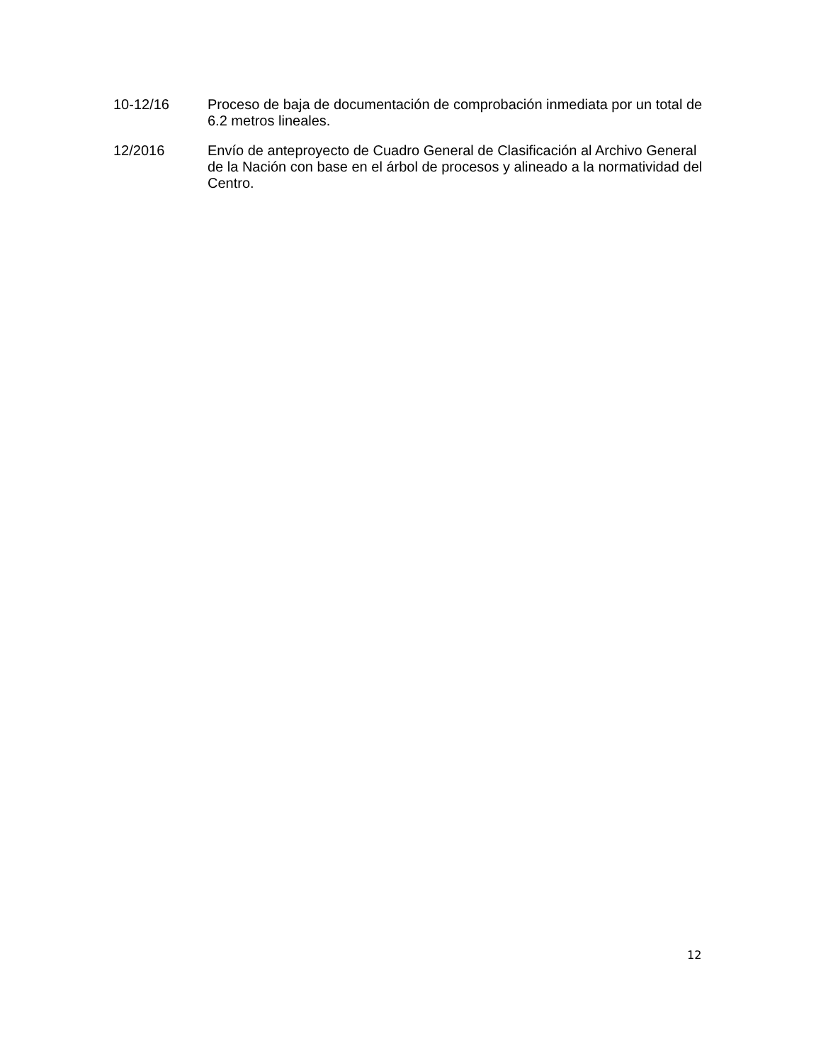10-12/16 Proceso de baja de documentación de comprobación inmediata por un total de 6.2 metros lineales.
12/2016 Envío de anteproyecto de Cuadro General de Clasificación al Archivo General de la Nación con base en el árbol de procesos y alineado a la normatividad del Centro.
12